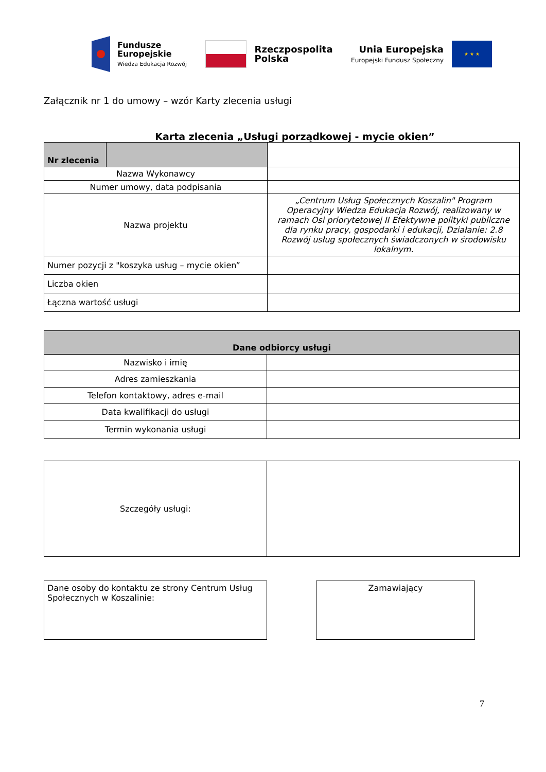Fundusze
Europejskie
Wiedza Edukacja Rozwój
Rzeczpospolita
Polska
Unia Europejska
Europejski Fundusz Społeczny
★ ★ ★
Załącznik nr 1 do umowy – wzór Karty zlecenia usługi
Karta zlecenia „Usługi porządkowej - mycie okien”
| Nr zlecenia | | |
| Nazwa Wykonawcy | | |
| Numer umowy, data podpisania | | |
| Nazwa projektu | | „Centrum Usług Społecznych Koszalin" Program Operacyjny Wiedza Edukacja Rozwój, realizowany w ramach Osi priorytetowej II Efektywne polityki publiczne dla rynku pracy, gospodarki i edukacji, Działanie: 2.8 Rozwój usług społecznych świadczonych w środowisku lokalnym. |
| Numer pozycji z "koszyka usług – mycie okien” | | |
| Liczba okien | | |
| Łączna wartość usługi | | |
| Dane odbiorcy usługi | |
| Nazwisko i imię | |
| Adres zamieszkania | |
| Telefon kontaktowy, adres e-mail | |
| Data kwalifikacji do usługi | |
| Termin wykonania usługi | |
| Szczegóły usługi: | |
Dane osoby do kontaktu ze strony Centrum Usług Społecznych w Koszalinie:
Zamawiający
7